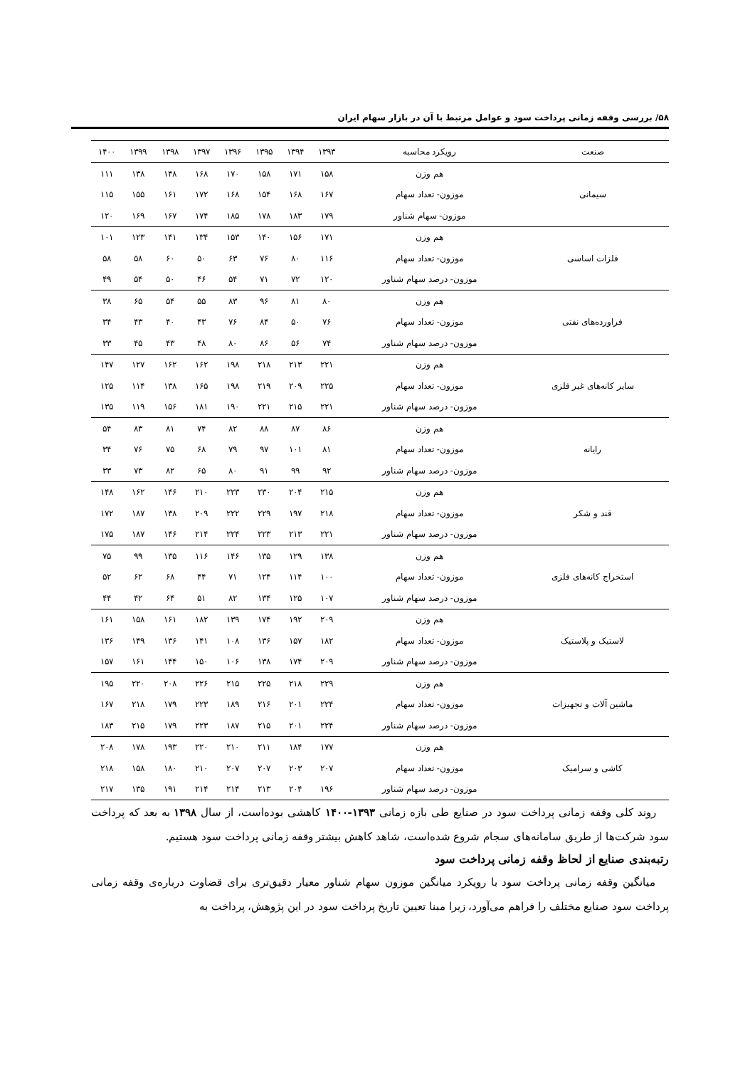۵۸/ بررسی وقفه زمانی پرداخت سود و عوامل مرتبط با آن در بازار سهام ایران
| صنعت | رویکرد محاسبه | ۱۳۹۳ | ۱۳۹۴ | ۱۳۹۵ | ۱۳۹۶ | ۱۳۹۷ | ۱۳۹۸ | ۱۳۹۹ | ۱۴۰۰ |
| --- | --- | --- | --- | --- | --- | --- | --- | --- | --- |
| سیمانی | هم وزن | ۱۵۸ | ۱۷۱ | ۱۵۸ | ۱۷۰ | ۱۶۸ | ۱۴۸ | ۱۳۸ | ۱۱۱ |
| | موزون- تعداد سهام | ۱۶۷ | ۱۶۸ | ۱۵۴ | ۱۶۸ | ۱۷۲ | ۱۶۱ | ۱۵۵ | ۱۱۵ |
| | موزون- سهام شناور | ۱۷۹ | ۱۸۳ | ۱۷۸ | ۱۸۵ | ۱۷۴ | ۱۶۷ | ۱۶۹ | ۱۲۰ |
| فلزات اساسی | هم وزن | ۱۷۱ | ۱۵۶ | ۱۴۰ | ۱۵۳ | ۱۳۴ | ۱۴۱ | ۱۲۳ | ۱۰۱ |
| | موزون- تعداد سهام | ۱۱۶ | ۸۰ | ۷۶ | ۶۳ | ۵۰ | ۶۰ | ۵۸ | ۵۸ |
| | موزون- درصد سهام شناور | ۱۲۰ | ۷۲ | ۷۱ | ۵۴ | ۴۶ | ۵۰ | ۵۴ | ۴۹ |
| فراورده‌های نفتی | هم وزن | ۸۰ | ۸۱ | ۹۶ | ۸۳ | ۵۵ | ۵۴ | ۶۵ | ۳۸ |
| | موزون- تعداد سهام | ۷۶ | ۵۰ | ۸۴ | ۷۶ | ۴۳ | ۴۰ | ۴۳ | ۳۴ |
| | موزون- درصد سهام شناور | ۷۴ | ۵۶ | ۸۶ | ۸۰ | ۴۸ | ۴۳ | ۴۵ | ۳۳ |
| سایر کانه‌های غیر فلزی | هم وزن | ۲۲۱ | ۲۱۳ | ۲۱۸ | ۱۹۸ | ۱۶۲ | ۱۶۲ | ۱۲۷ | ۱۴۷ |
| | موزون- تعداد سهام | ۲۲۵ | ۲۰۹ | ۲۱۹ | ۱۹۸ | ۱۶۵ | ۱۳۸ | ۱۱۴ | ۱۲۵ |
| | موزون- درصد سهام شناور | ۲۲۱ | ۲۱۵ | ۲۲۱ | ۱۹۰ | ۱۸۱ | ۱۵۶ | ۱۱۹ | ۱۳۵ |
| رایانه | هم وزن | ۸۶ | ۸۷ | ۸۸ | ۸۲ | ۷۴ | ۸۱ | ۸۳ | ۵۴ |
| | موزون- تعداد سهام | ۸۱ | ۱۰۱ | ۹۷ | ۷۹ | ۶۸ | ۷۵ | ۷۶ | ۳۴ |
| | موزون- درصد سهام شناور | ۹۲ | ۹۹ | ۹۱ | ۸۰ | ۶۵ | ۸۲ | ۷۳ | ۳۳ |
| قند و شکر | هم وزن | ۲۱۵ | ۲۰۴ | ۲۳۰ | ۲۲۳ | ۲۱۰ | ۱۴۶ | ۱۶۲ | ۱۴۸ |
| | موزون- تعداد سهام | ۲۱۸ | ۱۹۷ | ۲۲۹ | ۲۲۲ | ۲۰۹ | ۱۳۸ | ۱۸۷ | ۱۷۲ |
| | موزون- درصد سهام شناور | ۲۲۱ | ۲۱۳ | ۲۲۳ | ۲۲۴ | ۲۱۴ | ۱۴۶ | ۱۸۷ | ۱۷۵ |
| استخراج کانه‌های فلزی | هم وزن | ۱۳۸ | ۱۲۹ | ۱۳۵ | ۱۴۶ | ۱۱۶ | ۱۳۵ | ۹۹ | ۷۵ |
| | موزون- تعداد سهام | ۱۰۰ | ۱۱۴ | ۱۲۴ | ۷۱ | ۴۴ | ۶۸ | ۶۲ | ۵۲ |
| | موزون- درصد سهام شناور | ۱۰۷ | ۱۲۵ | ۱۳۴ | ۸۲ | ۵۱ | ۶۴ | ۴۲ | ۴۴ |
| لاستیک و پلاستیک | هم وزن | ۲۰۹ | ۱۹۲ | ۱۷۴ | ۱۳۹ | ۱۸۲ | ۱۶۱ | ۱۵۸ | ۱۶۱ |
| | موزون- تعداد سهام | ۱۸۲ | ۱۵۷ | ۱۳۶ | ۱۰۸ | ۱۴۱ | ۱۳۶ | ۱۴۹ | ۱۳۶ |
| | موزون- درصد سهام شناور | ۲۰۹ | ۱۷۴ | ۱۳۸ | ۱۰۶ | ۱۵۰ | ۱۴۴ | ۱۶۱ | ۱۵۷ |
| ماشین آلات و تجهیزات | هم وزن | ۲۲۹ | ۲۱۸ | ۲۲۵ | ۲۱۵ | ۲۲۶ | ۲۰۸ | ۲۲۰ | ۱۹۵ |
| | موزون- تعداد سهام | ۲۲۴ | ۲۰۱ | ۲۱۶ | ۱۸۹ | ۲۲۳ | ۱۷۹ | ۲۱۸ | ۱۶۷ |
| | موزون- درصد سهام شناور | ۲۲۴ | ۲۰۱ | ۲۱۵ | ۱۸۷ | ۲۲۳ | ۱۷۹ | ۲۱۵ | ۱۸۳ |
| کاشی و سرامیک | هم وزن | ۱۷۷ | ۱۸۴ | ۲۱۱ | ۲۱۰ | ۲۲۰ | ۱۹۳ | ۱۷۸ | ۲۰۸ |
| | موزون- تعداد سهام | ۲۰۷ | ۲۰۳ | ۲۰۷ | ۲۰۷ | ۲۱۰ | ۱۸۰ | ۱۵۸ | ۲۱۸ |
| | موزون- درصد سهام شناور | ۱۹۶ | ۲۰۴ | ۲۱۳ | ۲۱۴ | ۲۱۴ | ۱۹۱ | ۱۳۵ | ۲۱۷ |
روند کلی وقفه زمانی پرداخت سود در صنایع طی بازه زمانی ۱۳۹۳-۱۴۰۰ کاهشی بوده‌است، از سال ۱۳۹۸ به بعد که پرداخت سود شرکت‌ها از طریق سامانه‌های سجام شروع شده‌است، شاهد کاهش بیشتر وقفه زمانی پرداخت سود هستیم.
رتبه‌بندی صنایع از لحاظ وقفه زمانی پرداخت سود
میانگین وقفه زمانی پرداخت سود با رویکرد میانگین موزون سهام شناور معیار دقیق‌تری برای قضاوت درباره‌ی وقفه زمانی پرداخت سود صنایع مختلف را فراهم می‌آورد، زیرا مبنا تعیین تاریخ پرداخت سود در این پژوهش، پرداخت به